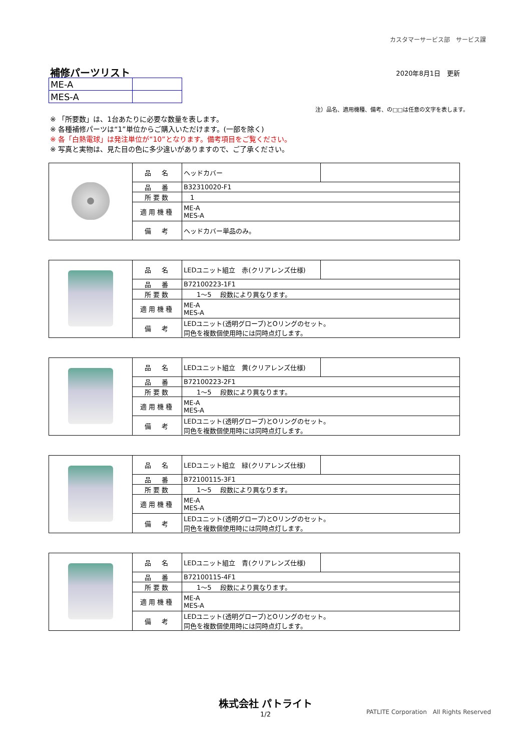カスタマーサービス部　サービス課
補修パーツリスト 2020年8月1日　更新
| ME-A | |
| MES-A | |
注）品名、適用機種、備考、の□□は任意の文字を表します。
※ 「所要数」は、1台あたりに必要な数量を表します。
※ 各種補修パーツは“1”単位からご購入いただけます。(一部を除く)
※ 各「白熱電球」は発注単位が“10”となります。備考項目をご覧ください。
※ 写真と実物は、見た目の色に多少違いがありますので、ご了承ください。
| | 品 名 | ヘッドカバー | |
| | 品 番 | B32310020-F1 | |
| | 所要数 | 1 | |
| | 適用機種 | ME-A MES-A | |
| | 備 考 | ヘッドカバー単品のみ。 | |
| | 品 名 | LEDユニット組立 赤(クリアレンズ仕様) | |
| | 品 番 | B72100223-1F1 | |
| | 所要数 | 1～5 段数により異なります。 | |
| | 適用機種 | ME-A MES-A | |
| | 備 考 | LEDユニット(透明グローブ)とOリングのセット。 同色を複数個使用時には同時点灯します。 | |
| | 品 名 | LEDユニット組立 黄(クリアレンズ仕様) | |
| | 品 番 | B72100223-2F1 | |
| | 所要数 | 1～5 段数により異なります。 | |
| | 適用機種 | ME-A MES-A | |
| | 備 考 | LEDユニット(透明グローブ)とOリングのセット。 同色を複数個使用時には同時点灯します。 | |
| | 品 名 | LEDユニット組立 緑(クリアレンズ仕様) | |
| | 品 番 | B72100115-3F1 | |
| | 所要数 | 1～5 段数により異なります。 | |
| | 適用機種 | ME-A MES-A | |
| | 備 考 | LEDユニット(透明グローブ)とOリングのセット。 同色を複数個使用時には同時点灯します。 | |
| | 品 名 | LEDユニット組立 青(クリアレンズ仕様) | |
| | 品 番 | B72100115-4F1 | |
| | 所要数 | 1～5 段数により異なります。 | |
| | 適用機種 | ME-A MES-A | |
| | 備 考 | LEDユニット(透明グローブ)とOリングのセット。 同色を複数個使用時には同時点灯します。 | |
株式会社 パトライト
1/2
PATLITE Corporation　All Rights Reserved